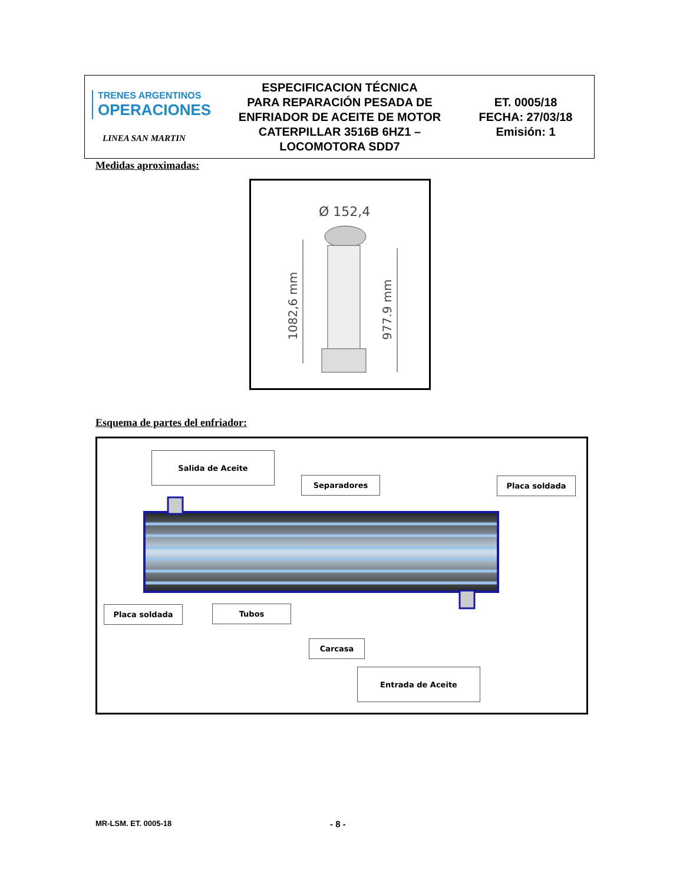| TRENES ARGENTINOS OPERACIONES LINEA SAN MARTIN | ESPECIFICACION TÉCNICA PARA REPARACIÓN PESADA DE ENFRIADOR DE ACEITE DE MOTOR CATERPILLAR 3516B 6HZ1 – LOCOMOTORA SDD7 | ET. 0005/18 FECHA: 27/03/18 Emisión: 1 |
Medidas aproximadas:
Ø 152,4
1082,6 mm
977.9 mm
Esquema de partes del enfriador:
Salida de Aceite
Separadores Placa soldada
Placa soldada Tubos
Carcasa
Entrada de Aceite
MR-LSM. ET. 0005-18 - 8 -